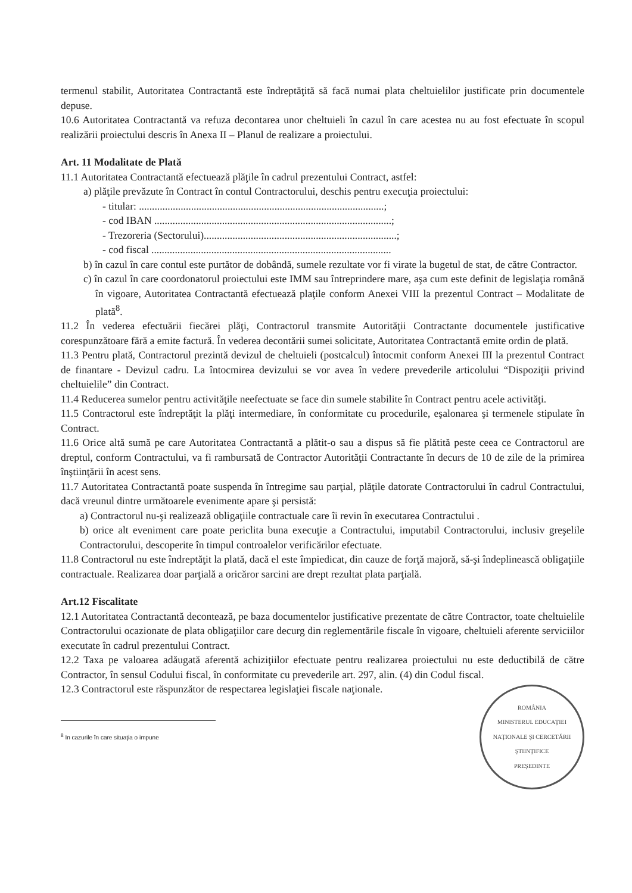termenul stabilit, Autoritatea Contractantă este îndreptăţită să facă numai plata cheltuielilor justificate prin documentele depuse.
10.6 Autoritatea Contractantă va refuza decontarea unor cheltuieli în cazul în care acestea nu au fost efectuate în scopul realizării proiectului descris în Anexa II – Planul de realizare a proiectului.
Art. 11 Modalitate de Plată
11.1 Autoritatea Contractantă efectuează plăţile în cadrul prezentului Contract, astfel:
a) plăţile prevăzute în Contract în contul Contractorului, deschis pentru execuţia proiectului:
- titular: ..............................................................................................;
- cod IBAN ...........................................................................................;
- Trezoreria (Sectorului)..........................................................................;
- cod fiscal ............................................................................................
b) în cazul în care contul este purtător de dobândă, sumele rezultate vor fi virate la bugetul de stat, de către Contractor.
c) în cazul în care coordonatorul proiectului este IMM sau întreprindere mare, aşa cum este definit de legislaţia română în vigoare, Autoritatea Contractantă efectuează plaţile conform Anexei VIII la prezentul Contract – Modalitate de plată<sup>8</sup>.
11.2 În vederea efectuării fiecărei plăţi, Contractorul transmite Autorităţii Contractante documentele justificative corespunzătoare fără a emite factură. În vederea decontării sumei solicitate, Autoritatea Contractantă emite ordin de plată.
11.3 Pentru plată, Contractorul prezintă devizul de cheltuieli (postcalcul) întocmit conform Anexei III la prezentul Contract de finantare - Devizul cadru. La întocmirea devizului se vor avea în vedere prevederile articolului “Dispoziţii privind cheltuielile” din Contract.
11.4 Reducerea sumelor pentru activităţile neefectuate se face din sumele stabilite în Contract pentru acele activităţi.
11.5 Contractorul este îndreptăţit la plăţi intermediare, în conformitate cu procedurile, eşalonarea şi termenele stipulate în Contract.
11.6 Orice altă sumă pe care Autoritatea Contractantă a plătit-o sau a dispus să fie plătită peste ceea ce Contractorul are dreptul, conform Contractului, va fi rambursată de Contractor Autorităţii Contractante în decurs de 10 de zile de la primirea înştiinţării în acest sens.
11.7 Autoritatea Contractantă poate suspenda în întregime sau parţial, plăţile datorate Contractorului în cadrul Contractului, dacă vreunul dintre următoarele evenimente apare şi persistă:
a) Contractorul nu-şi realizează obligaţiile contractuale care îi revin în executarea Contractului .
b) orice alt eveniment care poate periclita buna execuţie a Contractului, imputabil Contractorului, inclusiv greşelile Contractorului, descoperite în timpul controalelor verificărilor efectuate.
11.8 Contractorul nu este îndreptăţit la plată, dacă el este împiedicat, din cauze de forţă majoră, să-şi îndeplinească obligaţiile contractuale. Realizarea doar parţială a oricăror sarcini are drept rezultat plata parţială.
Art.12 Fiscalitate
12.1 Autoritatea Contractantă decontează, pe baza documentelor justificative prezentate de către Contractor, toate cheltuielile Contractorului ocazionate de plata obligaţiilor care decurg din reglementările fiscale în vigoare, cheltuieli aferente serviciilor executate în cadrul prezentului Contract.
12.2 Taxa pe valoarea adăugată aferentă achiziţiilor efectuate pentru realizarea proiectului nu este deductibilă de către Contractor, în sensul Codului fiscal, în conformitate cu prevederile art. 297, alin. (4) din Codul fiscal.
12.3 Contractorul este răspunzător de respectarea legislaţiei fiscale naţionale.
ROMÂNIA
MINISTERUL EDUCAŢIEI NAŢIONALE ŞI CERCETĂRII ŞTIINŢIFICE
PREŞEDINTE
<sup>8</sup> In cazurile în care situaţia o impune